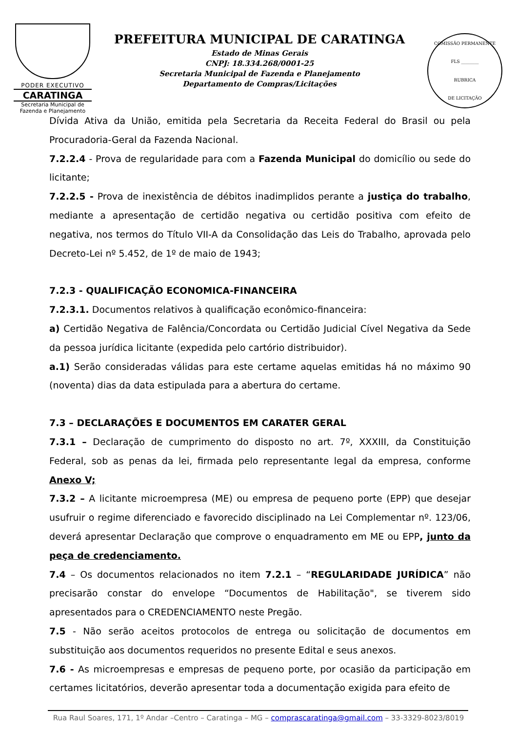PODER EXECUTIVO
CARATINGA
Secretaria Municipal de
Fazenda e Planejamento
PREFEITURA MUNICIPAL DE CARATINGA
Estado de Minas Gerais
CNPJ: 18.334.268/0001-25
Secretaria Municipal de Fazenda e Planejamento
Departamento de Compras/Licitações
COMISSÃO PERMANENTE
FLS ________
RUBRICA
DE LICITAÇÃO
Dívida Ativa da União, emitida pela Secretaria da Receita Federal do Brasil ou pela Procuradoria-Geral da Fazenda Nacional.
7.2.2.4 - Prova de regularidade para com a Fazenda Municipal do domicílio ou sede do licitante;
7.2.2.5 - Prova de inexistência de débitos inadimplidos perante a justiça do trabalho, mediante a apresentação de certidão negativa ou certidão positiva com efeito de negativa, nos termos do Título VII-A da Consolidação das Leis do Trabalho, aprovada pelo Decreto-Lei nº 5.452, de 1º de maio de 1943;
7.2.3 - QUALIFICAÇÃO ECONOMICA-FINANCEIRA
7.2.3.1. Documentos relativos à qualificação econômico-financeira:
a) Certidão Negativa de Falência/Concordata ou Certidão Judicial Cível Negativa da Sede da pessoa jurídica licitante (expedida pelo cartório distribuidor).
a.1) Serão consideradas válidas para este certame aquelas emitidas há no máximo 90 (noventa) dias da data estipulada para a abertura do certame.
7.3 – DECLARAÇÕES E DOCUMENTOS EM CARATER GERAL
7.3.1 – Declaração de cumprimento do disposto no art. 7º, XXXIII, da Constituição Federal, sob as penas da lei, firmada pelo representante legal da empresa, conforme Anexo V;
7.3.2 – A licitante microempresa (ME) ou empresa de pequeno porte (EPP) que desejar usufruir o regime diferenciado e favorecido disciplinado na Lei Complementar nº. 123/06, deverá apresentar Declaração que comprove o enquadramento em ME ou EPP, junto da peça de credenciamento.
7.4 – Os documentos relacionados no item 7.2.1 – “REGULARIDADE JURÍDICA” não precisarão constar do envelope “Documentos de Habilitação", se tiverem sido apresentados para o CREDENCIAMENTO neste Pregão.
7.5 - Não serão aceitos protocolos de entrega ou solicitação de documentos em substituição aos documentos requeridos no presente Edital e seus anexos.
7.6 - As microempresas e empresas de pequeno porte, por ocasião da participação em certames licitatórios, deverão apresentar toda a documentação exigida para efeito de
Rua Raul Soares, 171, 1º Andar –Centro – Caratinga – MG – comprascaratinga@gmail.com – 33-3329-8023/8019